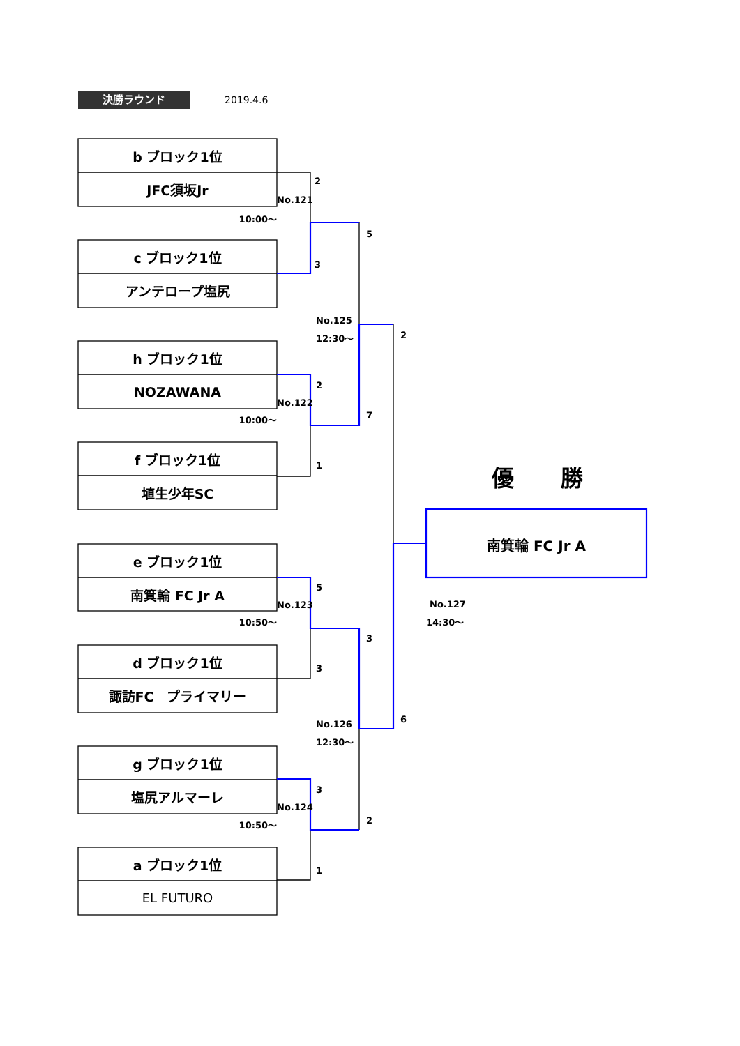決勝ラウンド 2019.4.6
b ブロック1位
JFC須坂Jr
No.121
2
10:00〜
5
c ブロック1位
3
アンテロープ塩尻
No.125
12:30〜
2
h ブロック1位
NOZAWANA
No.122
2
10:00〜
7
f ブロック1位
1
優 勝
埴生少年SC
南箕輪 FC Jr A
e ブロック1位
南箕輪 FC Jr A
No.123
5
No.127
10:50〜
3
14:30〜
d ブロック1位
3
諏訪FC　プライマリー
No.126
12:30〜
6
g ブロック1位
塩尻アルマーレ
No.124
3
10:50〜
2
a ブロック1位
1
EL FUTURO